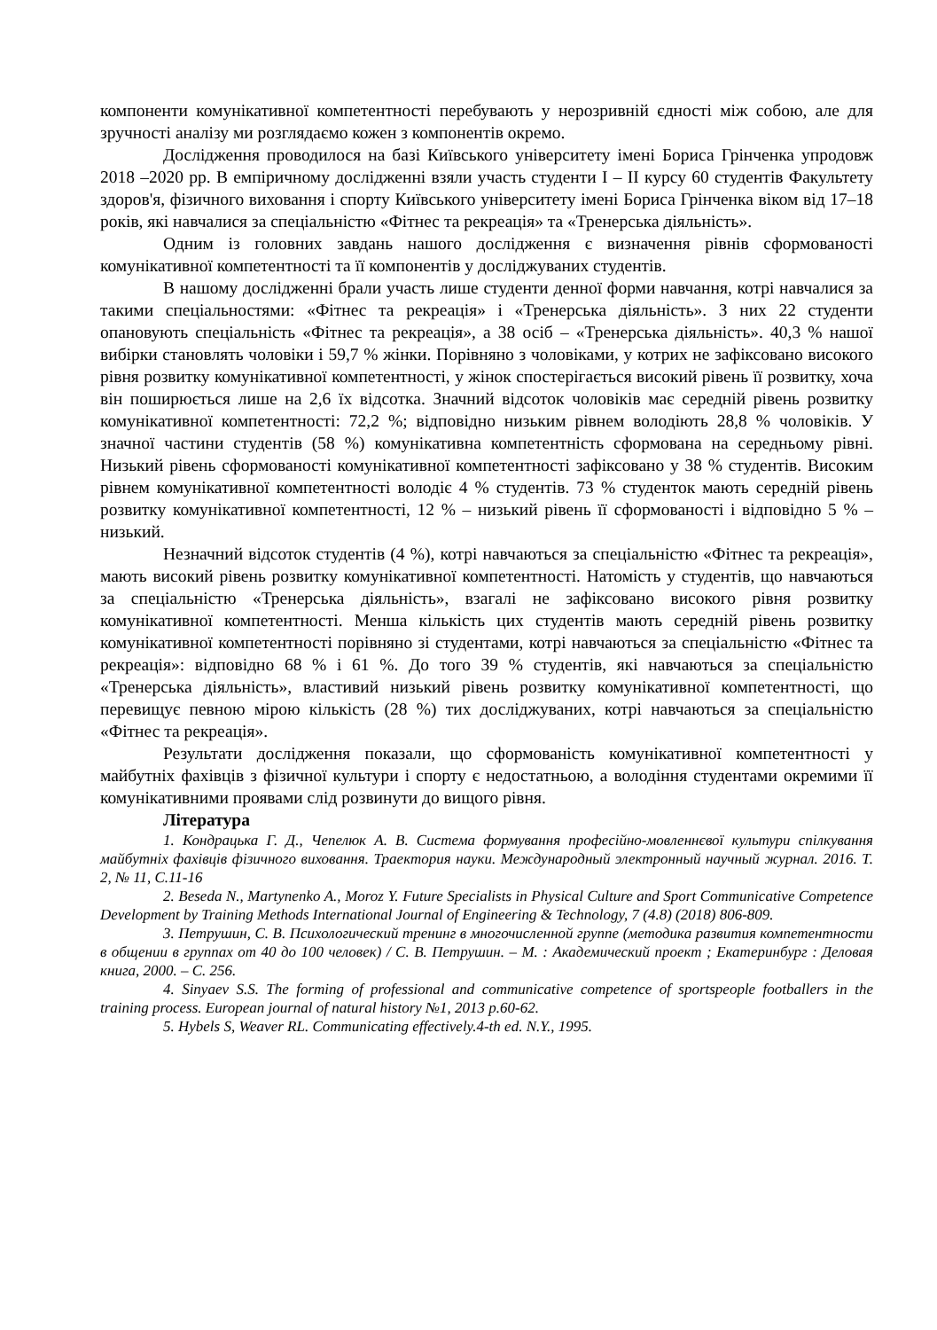компоненти комунікативної компетентності перебувають у нерозривній єдності між собою, але для зручності аналізу ми розглядаємо кожен з компонентів окремо.
Дослідження проводилося на базі Київського університету імені Бориса Грінченка упродовж 2018 –2020 рр. В емпіричному дослідженні взяли участь студенти I – II курсу 60 студентів Факультету здоров'я, фізичного виховання і спорту Київського університету імені Бориса Грінченка віком від 17–18 років, які навчалися за спеціальністю «Фітнес та рекреація» та «Тренерська діяльність».
Одним із головних завдань нашого дослідження є визначення рівнів сформованості комунікативної компетентності та її компонентів у досліджуваних студентів.
В нашому дослідженні брали участь лише студенти денної форми навчання, котрі навчалися за такими спеціальностями: «Фітнес та рекреація» і «Тренерська діяльність». З них 22 студенти опановують спеціальність «Фітнес та рекреація», а 38 осіб – «Тренерська діяльність». 40,3 % нашої вибірки становлять чоловіки і 59,7 % жінки. Порівняно з чоловіками, у котрих не зафіксовано високого рівня розвитку комунікативної компетентності, у жінок спостерігається високий рівень її розвитку, хоча він поширюється лише на 2,6 їх відсотка. Значний відсоток чоловіків має середній рівень розвитку комунікативної компетентності: 72,2 %; відповідно низьким рівнем володіють 28,8 % чоловіків. У значної частини студентів (58 %) комунікативна компетентність сформована на середньому рівні. Низький рівень сформованості комунікативної компетентності зафіксовано у 38 % студентів. Високим рівнем комунікативної компетентності володіє 4 % студентів. 73 % студенток мають середній рівень розвитку комунікативної компетентності, 12 % – низький рівень її сформованості і відповідно 5 % – низький.
Незначний відсоток студентів (4 %), котрі навчаються за спеціальністю «Фітнес та рекреація», мають високий рівень розвитку комунікативної компетентності. Натомість у студентів, що навчаються за спеціальністю «Тренерська діяльність», взагалі не зафіксовано високого рівня розвитку комунікативної компетентності. Менша кількість цих студентів мають середній рівень розвитку комунікативної компетентності порівняно зі студентами, котрі навчаються за спеціальністю «Фітнес та рекреація»: відповідно 68 % і 61 %. До того 39 % студентів, які навчаються за спеціальністю «Тренерська діяльність», властивий низький рівень розвитку комунікативної компетентності, що перевищує певною мірою кількість (28 %) тих досліджуваних, котрі навчаються за спеціальністю «Фітнес та рекреація».
Результати дослідження показали, що сформованість комунікативної компетентності у майбутніх фахівців з фізичної культури і спорту є недостатньою, а володіння студентами окремими її комунікативними проявами слід розвинути до вищого рівня.
Література
1. Кондрацька Г. Д., Чепелюк А. В. Система формування професійно-мовленнєвої культури спілкування майбутніх фахівців фізичного виховання. Траектория науки. Международный электронный научный журнал. 2016. Т. 2, № 11, С.11-16
2. Beseda N., Martynenko A., Moroz Y. Future Specialists in Physical Culture and Sport Communicative Competence Development by Training Methods International Journal of Engineering & Technology, 7 (4.8) (2018) 806-809.
3. Петрушин, С. В. Психологический тренинг в многочисленной группе (методика развития компетентности в общении в группах от 40 до 100 человек) / С. В. Петрушин. – М. : Академический проект ; Екатеринбург : Деловая книга, 2000. – С. 256.
4. Sinyaev S.S. The forming of professional and communicative competence of sportspeople footballers in the training process. European journal of natural history №1, 2013 p.60-62.
5. Hybels S, Weaver RL. Communicating effectively.4-th ed. N.Y., 1995.